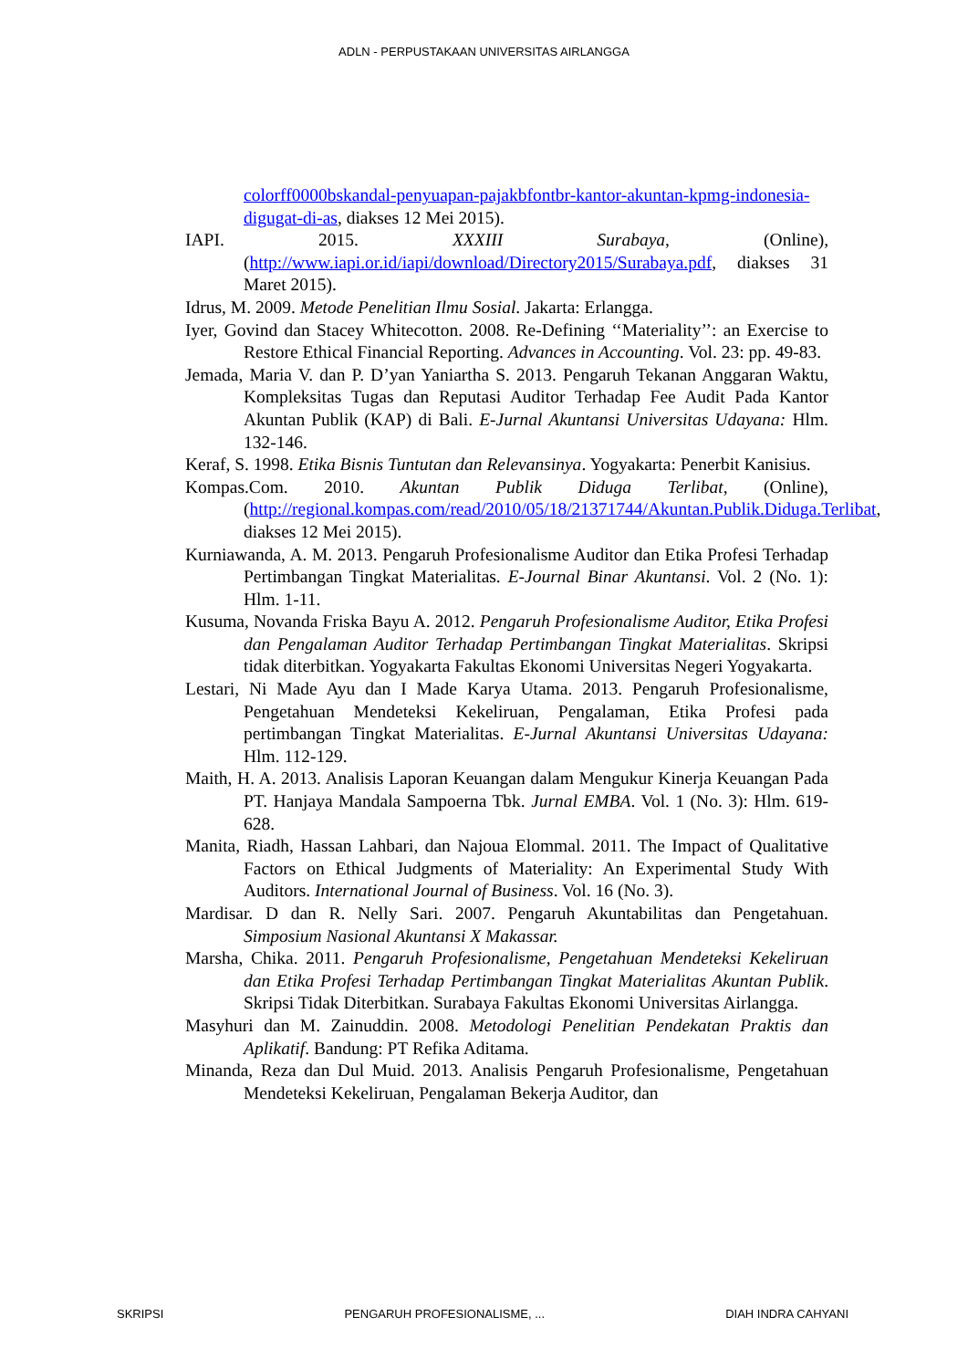ADLN - PERPUSTAKAAN UNIVERSITAS AIRLANGGA
colorff0000bskandal-penyuapan-pajakbfontbr-kantor-akuntan-kpmg-indonesia-digugat-di-as, diakses 12 Mei 2015).
IAPI. 2015. XXXIII Surabaya, (Online), (http://www.iapi.or.id/iapi/download/Directory2015/Surabaya.pdf, diakses 31 Maret 2015).
Idrus, M. 2009. Metode Penelitian Ilmu Sosial. Jakarta: Erlangga.
Iyer, Govind dan Stacey Whitecotton. 2008. Re-Defining ‘‘Materiality’’: an Exercise to Restore Ethical Financial Reporting. Advances in Accounting. Vol. 23: pp. 49-83.
Jemada, Maria V. dan P. D’yan Yaniartha S. 2013. Pengaruh Tekanan Anggaran Waktu, Kompleksitas Tugas dan Reputasi Auditor Terhadap Fee Audit Pada Kantor Akuntan Publik (KAP) di Bali. E-Jurnal Akuntansi Universitas Udayana: Hlm. 132-146.
Keraf, S. 1998. Etika Bisnis Tuntutan dan Relevansinya. Yogyakarta: Penerbit Kanisius.
Kompas.Com. 2010. Akuntan Publik Diduga Terlibat, (Online), (http://regional.kompas.com/read/2010/05/18/21371744/Akuntan.Publik.Diduga.Terlibat, diakses 12 Mei 2015).
Kurniawanda, A. M. 2013. Pengaruh Profesionalisme Auditor dan Etika Profesi Terhadap Pertimbangan Tingkat Materialitas. E-Journal Binar Akuntansi. Vol. 2 (No. 1): Hlm. 1-11.
Kusuma, Novanda Friska Bayu A. 2012. Pengaruh Profesionalisme Auditor, Etika Profesi dan Pengalaman Auditor Terhadap Pertimbangan Tingkat Materialitas. Skripsi tidak diterbitkan. Yogyakarta Fakultas Ekonomi Universitas Negeri Yogyakarta.
Lestari, Ni Made Ayu dan I Made Karya Utama. 2013. Pengaruh Profesionalisme, Pengetahuan Mendeteksi Kekeliruan, Pengalaman, Etika Profesi pada pertimbangan Tingkat Materialitas. E-Jurnal Akuntansi Universitas Udayana: Hlm. 112-129.
Maith, H. A. 2013. Analisis Laporan Keuangan dalam Mengukur Kinerja Keuangan Pada PT. Hanjaya Mandala Sampoerna Tbk. Jurnal EMBA. Vol. 1 (No. 3): Hlm. 619-628.
Manita, Riadh, Hassan Lahbari, dan Najoua Elommal. 2011. The Impact of Qualitative Factors on Ethical Judgments of Materiality: An Experimental Study With Auditors. International Journal of Business. Vol. 16 (No. 3).
Mardisar. D dan R. Nelly Sari. 2007. Pengaruh Akuntabilitas dan Pengetahuan. Simposium Nasional Akuntansi X Makassar.
Marsha, Chika. 2011. Pengaruh Profesionalisme, Pengetahuan Mendeteksi Kekeliruan dan Etika Profesi Terhadap Pertimbangan Tingkat Materialitas Akuntan Publik. Skripsi Tidak Diterbitkan. Surabaya Fakultas Ekonomi Universitas Airlangga.
Masyhuri dan M. Zainuddin. 2008. Metodologi Penelitian Pendekatan Praktis dan Aplikatif. Bandung: PT Refika Aditama.
Minanda, Reza dan Dul Muid. 2013. Analisis Pengaruh Profesionalisme, Pengetahuan Mendeteksi Kekeliruan, Pengalaman Bekerja Auditor, dan
SKRIPSI PENGARUH PROFESIONALISME, ... DIAH INDRA CAHYANI